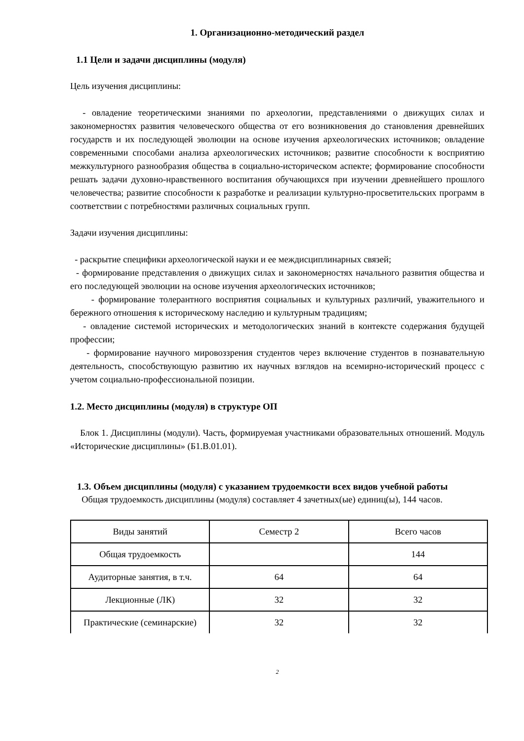1. Организационно-методический раздел
1.1 Цели и задачи дисциплины (модуля)
Цель изучения дисциплины:
- овладение теоретическими знаниями по археологии, представлениями о движущих силах и закономерностях развития человеческого общества от его возникновения до становления древнейших государств и их последующей эволюции на основе изучения археологических источников; овладение современными способами анализа археологических источников; развитие способности к восприятию межкультурного разнообразия общества в социально-историческом аспекте; формирование способности решать задачи духовно-нравственного воспитания обучающихся при изучении древнейшего прошлого человечества; развитие способности к разработке и реализации культурно-просветительских программ в соответствии с потребностями различных социальных групп.
Задачи изучения дисциплины:
- раскрытие специфики археологической науки и ее междисциплинарных связей;
- формирование представления о движущих силах и закономерностях начального развития общества и его последующей эволюции на основе изучения археологических источников;
- формирование толерантного восприятия социальных и культурных различий, уважительного и бережного отношения к историческому наследию и культурным традициям;
- овладение системой исторических и методологических знаний в контексте содержания будущей профессии;
- формирование научного мировоззрения студентов через включение студентов в познавательную деятельность, способствующую развитию их научных взглядов на всемирно-исторический процесс с учетом социально-профессиональной позиции.
1.2. Место дисциплины (модуля) в структуре ОП
Блок 1. Дисциплины (модули). Часть, формируемая участниками образовательных отношений. Модуль «Исторические дисциплины» (Б1.В.01.01).
1.3. Объем дисциплины (модуля) с указанием трудоемкости всех видов учебной работы
Общая трудоемкость дисциплины (модуля) составляет 4 зачетных(ые) единиц(ы), 144 часов.
| Виды занятий | Семестр 2 | Всего часов |
| Общая трудоемкость | | 144 |
| Аудиторные занятия, в т.ч. | 64 | 64 |
| Лекционные (ЛК) | 32 | 32 |
| Практические (семинарские) | 32 | 32 |
2